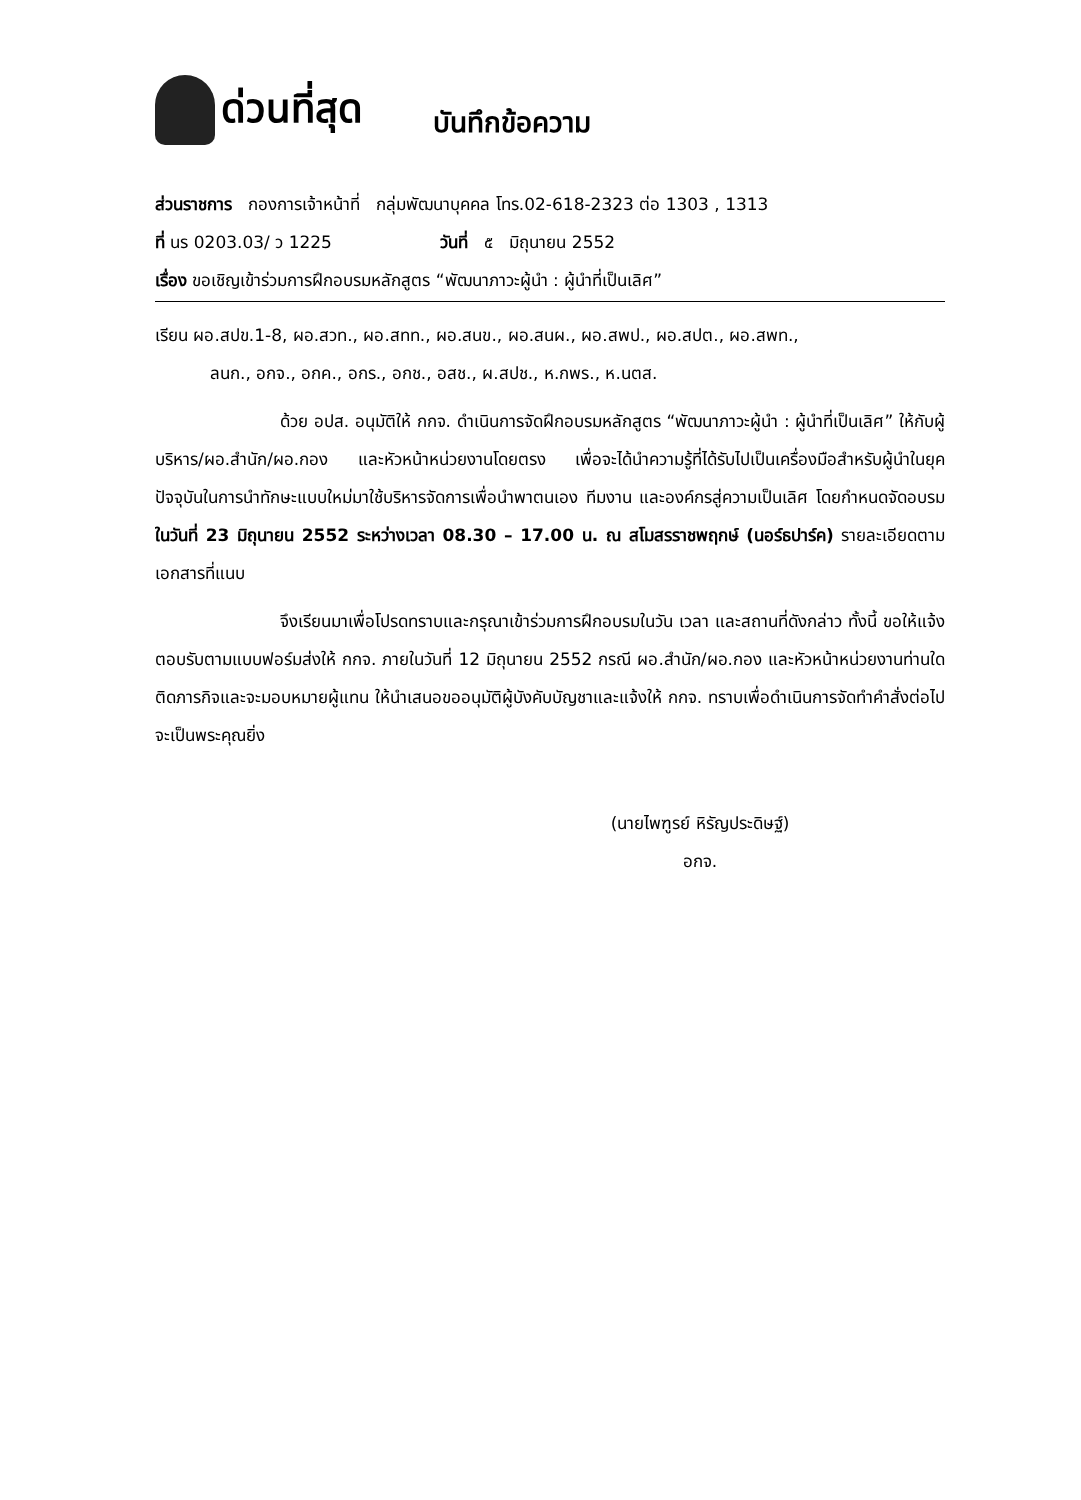ด่วนที่สุด บันทึกข้อความ
ส่วนราชการ กองการเจ้าหน้าที่ กลุ่มพัฒนาบุคคล โทร.02-618-2323 ต่อ 1303 , 1313
ที่ นร 0203.03/ ว 1225 วันที่ ๕ มิถุนายน 2552
เรื่อง ขอเชิญเข้าร่วมการฝึกอบรมหลักสูตร “พัฒนาภาวะผู้นำ : ผู้นำที่เป็นเลิศ”
เรียน ผอ.สปข.1-8, ผอ.สวท., ผอ.สทท., ผอ.สนข., ผอ.สนผ., ผอ.สพป., ผอ.สปต., ผอ.สพท.,
ลนก., อกจ., อกค., อกร., อกช., อสช., ผ.สปช., ห.กพร., ห.นตส.
ด้วย อปส. อนุมัติให้ กกจ. ดำเนินการจัดฝึกอบรมหลักสูตร “พัฒนาภาวะผู้นำ : ผู้นำที่เป็นเลิศ” ให้กับผู้บริหาร/ผอ.สำนัก/ผอ.กอง และหัวหน้าหน่วยงานโดยตรง เพื่อจะได้นำความรู้ที่ได้รับไปเป็นเครื่องมือสำหรับผู้นำในยุคปัจจุบันในการนำทักษะแบบใหม่มาใช้บริหารจัดการเพื่อนำพาตนเอง ทีมงาน และองค์กรสู่ความเป็นเลิศ โดยกำหนดจัดอบรมในวันที่ 23 มิถุนายน 2552 ระหว่างเวลา 08.30 – 17.00 น. ณ สโมสรราชพฤกษ์ (นอร์ธปาร์ค) รายละเอียดตามเอกสารที่แนบ
จึงเรียนมาเพื่อโปรดทราบและกรุณาเข้าร่วมการฝึกอบรมในวัน เวลา และสถานที่ดังกล่าว ทั้งนี้ ขอให้แจ้งตอบรับตามแบบฟอร์มส่งให้ กกจ. ภายในวันที่ 12 มิถุนายน 2552 กรณี ผอ.สำนัก/ผอ.กอง และหัวหน้าหน่วยงานท่านใด ติดภารกิจและจะมอบหมายผู้แทน ให้นำเสนอขออนุมัติผู้บังคับบัญชาและแจ้งให้ กกจ. ทราบเพื่อดำเนินการจัดทำคำสั่งต่อไป จะเป็นพระคุณยิ่ง
(นายไพฑูรย์ หิรัญประดิษฐ์)
อกจ.